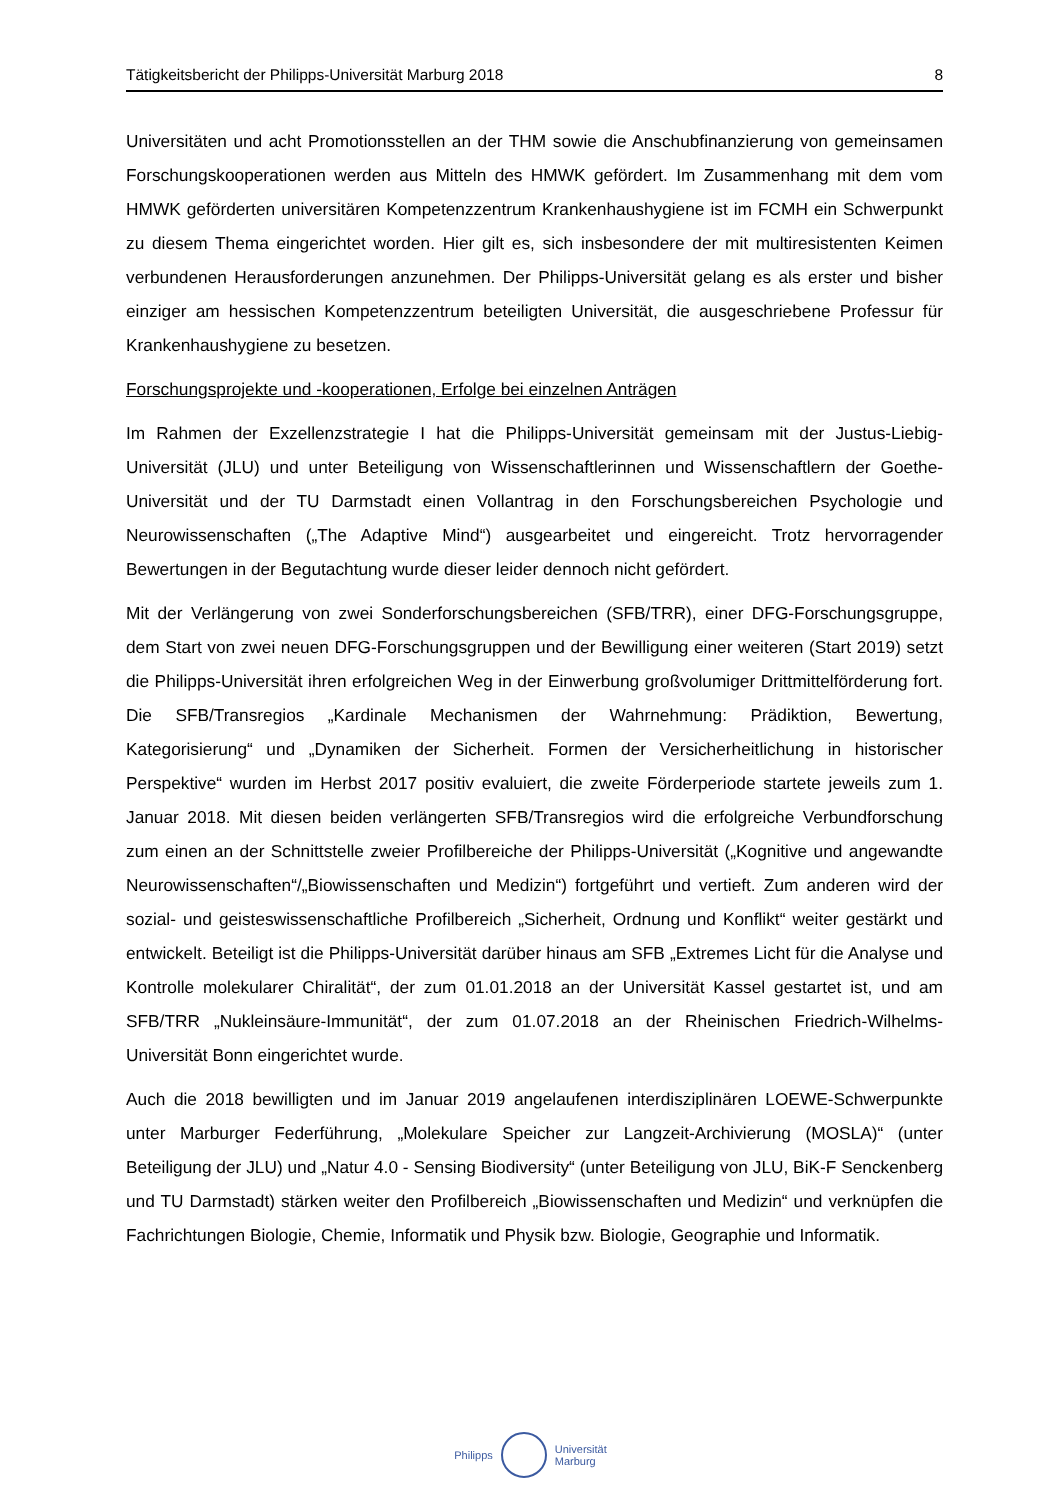Tätigkeitsbericht der Philipps-Universität Marburg 2018 8
Universitäten und acht Promotionsstellen an der THM sowie die Anschubfinanzierung von gemeinsamen Forschungskooperationen werden aus Mitteln des HMWK gefördert. Im Zusammenhang mit dem vom HMWK geförderten universitären Kompetenzzentrum Krankenhaushygiene ist im FCMH ein Schwerpunkt zu diesem Thema eingerichtet worden. Hier gilt es, sich insbesondere der mit multiresistenten Keimen verbundenen Heraus­forderungen anzunehmen. Der Philipps-Universität gelang es als erster und bisher einziger am hessischen Kompetenzzentrum beteiligten Universität, die ausgeschriebene Professur für Krankenhaushygiene zu besetzen.
Forschungsprojekte und -kooperationen, Erfolge bei einzelnen Anträgen
Im Rahmen der Exzellenzstrategie I hat die Philipps-Universität gemeinsam mit der Justus-Liebig-Universität (JLU) und unter Beteiligung von Wissenschaftlerinnen und Wissenschaftlern der Goethe-Universität und der TU Darmstadt einen Vollantrag in den Forschungsbereichen Psychologie und Neurowissenschaften („The Adaptive Mind“) ausgearbeitet und eingereicht. Trotz hervorragender Bewertungen in der Begutachtung wurde dieser leider dennoch nicht gefördert.
Mit der Verlängerung von zwei Sonderforschungsbereichen (SFB/TRR), einer DFG-Forschungs­gruppe, dem Start von zwei neuen DFG-Forschungsgruppen und der Bewilligung einer weiteren (Start 2019) setzt die Philipps-Universität ihren erfolgreichen Weg in der Einwerbung großvolumiger Drittmittelförderung fort. Die SFB/Transregios „Kardinale Mechanismen der Wahrnehmung: Prädiktion, Bewertung, Kategorisierung“ und „Dynamiken der Sicherheit. Formen der Versicherheitlichung in historischer Perspektive“ wurden im Herbst 2017 positiv evaluiert, die zweite Förderperiode startete jeweils zum 1. Januar 2018. Mit diesen beiden verlängerten SFB/Transregios wird die erfolgreiche Verbundforschung zum einen an der Schnittstelle zweier Profilbereiche der Philipps-Universität („Kognitive und angewandte Neurowissenschaften“/„Biowissenschaften und Medizin“) fortgeführt und vertieft. Zum anderen wird der sozial- und geisteswissenschaftliche Profilbereich „Sicherheit, Ordnung und Konflikt“ weiter gestärkt und entwickelt. Beteiligt ist die Philipps-Universität darüber hinaus am SFB „Extremes Licht für die Analyse und Kontrolle molekularer Chiralität“, der zum 01.01.2018 an der Universität Kassel gestartet ist, und am SFB/TRR „Nukleinsäure-Immunität“, der zum 01.07.2018 an der Rheinischen Friedrich-Wilhelms-Universität Bonn eingerichtet wurde.
Auch die 2018 bewilligten und im Januar 2019 angelaufenen interdisziplinären LOEWE-Schwerpunkte unter Marburger Federführung, „Molekulare Speicher zur Langzeit-Archivierung (MOSLA)“ (unter Beteiligung der JLU) und „Natur 4.0 - Sensing Biodiversity“ (unter Beteiligung von JLU, BiK-F Senckenberg und TU Darmstadt) stärken weiter den Profilbereich „Biowissen­schaften und Medizin“ und verknüpfen die Fachrichtungen Biologie, Chemie, Informatik und Physik bzw. Biologie, Geographie und Informatik.
Philipps
Universität
Marburg